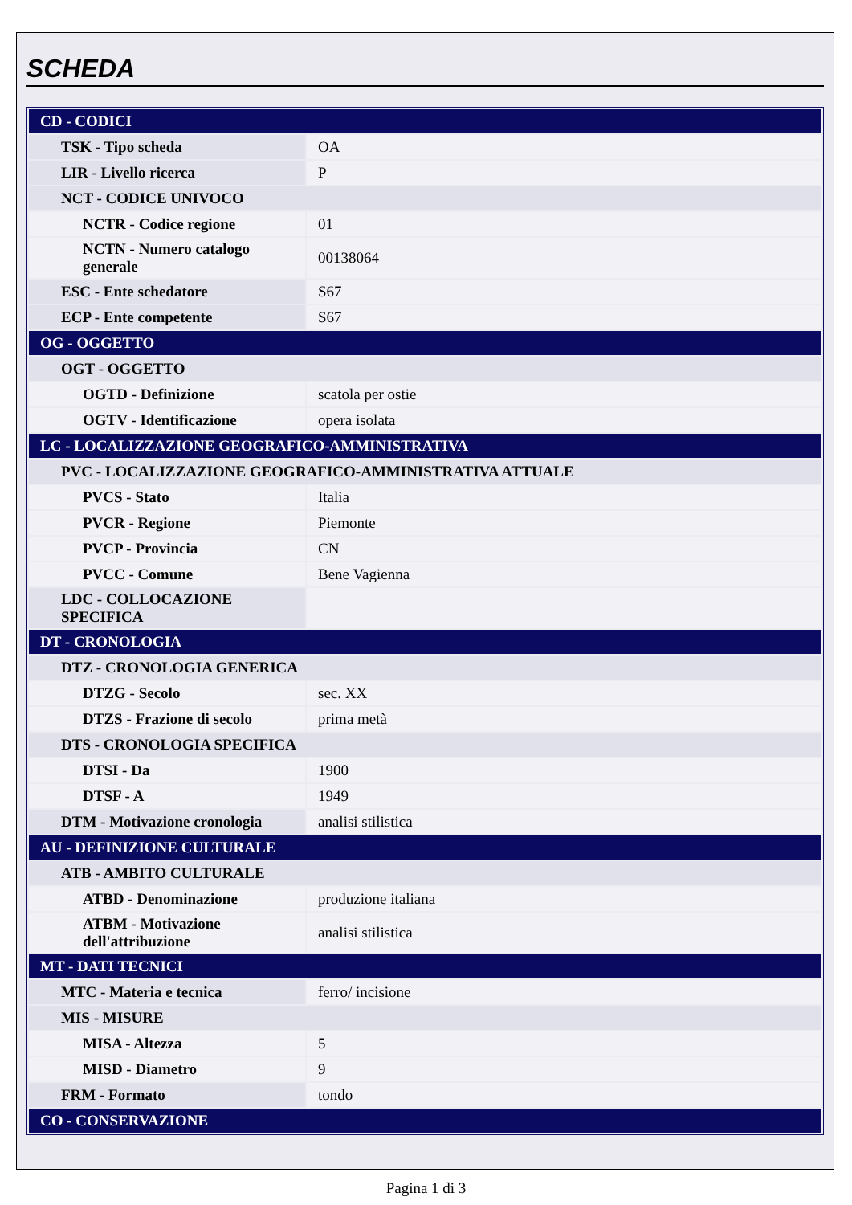SCHEDA
| CD - CODICI | |
| TSK - Tipo scheda | OA |
| LIR - Livello ricerca | P |
| NCT - CODICE UNIVOCO | |
| NCTR - Codice regione | 01 |
| NCTN - Numero catalogo generale | 00138064 |
| ESC - Ente schedatore | S67 |
| ECP - Ente competente | S67 |
| OG - OGGETTO | |
| OGT - OGGETTO | |
| OGTD - Definizione | scatola per ostie |
| OGTV - Identificazione | opera isolata |
| LC - LOCALIZZAZIONE GEOGRAFICO-AMMINISTRATIVA | |
| PVC - LOCALIZZAZIONE GEOGRAFICO-AMMINISTRATIVA ATTUALE | |
| PVCS - Stato | Italia |
| PVCR - Regione | Piemonte |
| PVCP - Provincia | CN |
| PVCC - Comune | Bene Vagienna |
| LDC - COLLOCAZIONE SPECIFICA | |
| DT - CRONOLOGIA | |
| DTZ - CRONOLOGIA GENERICA | |
| DTZG - Secolo | sec. XX |
| DTZS - Frazione di secolo | prima metà |
| DTS - CRONOLOGIA SPECIFICA | |
| DTSI - Da | 1900 |
| DTSF - A | 1949 |
| DTM - Motivazione cronologia | analisi stilistica |
| AU - DEFINIZIONE CULTURALE | |
| ATB - AMBITO CULTURALE | |
| ATBD - Denominazione | produzione italiana |
| ATBM - Motivazione dell'attribuzione | analisi stilistica |
| MT - DATI TECNICI | |
| MTC - Materia e tecnica | ferro/ incisione |
| MIS - MISURE | |
| MISA - Altezza | 5 |
| MISD - Diametro | 9 |
| FRM - Formato | tondo |
| CO - CONSERVAZIONE | |
Pagina 1 di 3